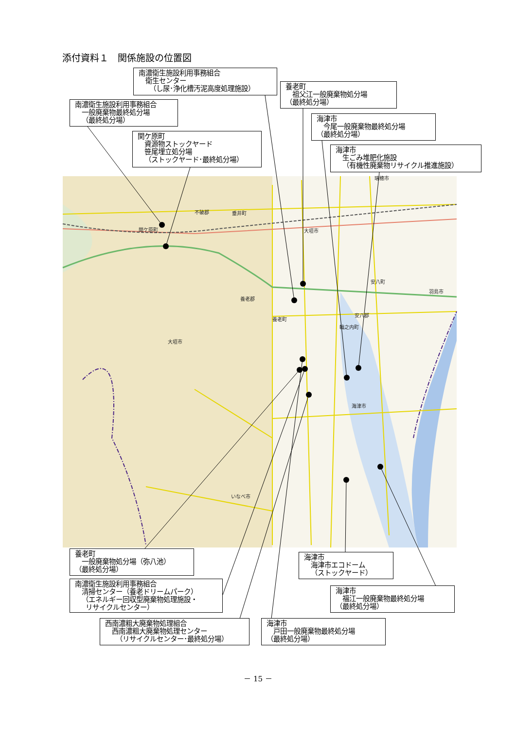関ケ原町
不破郡
垂井町
大垣市
養老郡
養老町
大垣市
海津市
いなべ市
安八町
安八郡
羽島市
輪之内町
瑞穂市
添付資料１　関係施設の位置図
南濃衛生施設利用事務組合
衛生センター
（し尿･浄化槽汚泥高度処理施設）
南濃衛生施設利用事務組合
一般廃棄物最終処分場
（最終処分場）
関ケ原町
資源物ストックヤード
笹尾埋立処分場
（ストックヤード･最終処分場）
養老町
祖父江一般廃棄物処分場
（最終処分場）
海津市
今尾一般廃棄物最終処分場
（最終処分場）
海津市
生ごみ堆肥化施設
（有機性廃棄物リサイクル推進施設）
養老町
一般廃棄物処分場（弥八池）
（最終処分場）
南濃衛生施設利用事務組合
清掃センター（養老ドリームパーク）
（エネルギー回収型廃棄物処理施設・
リサイクルセンター）
西南濃粗大廃棄物処理組合
西南濃粗大廃棄物処理センター
（リサイクルセンター･最終処分場）
海津市
海津市エコドーム
（ストックヤード）
海津市
福江一般廃棄物最終処分場
（最終処分場）
海津市
戸田一般廃棄物最終処分場
（最終処分場）
－ 15 －